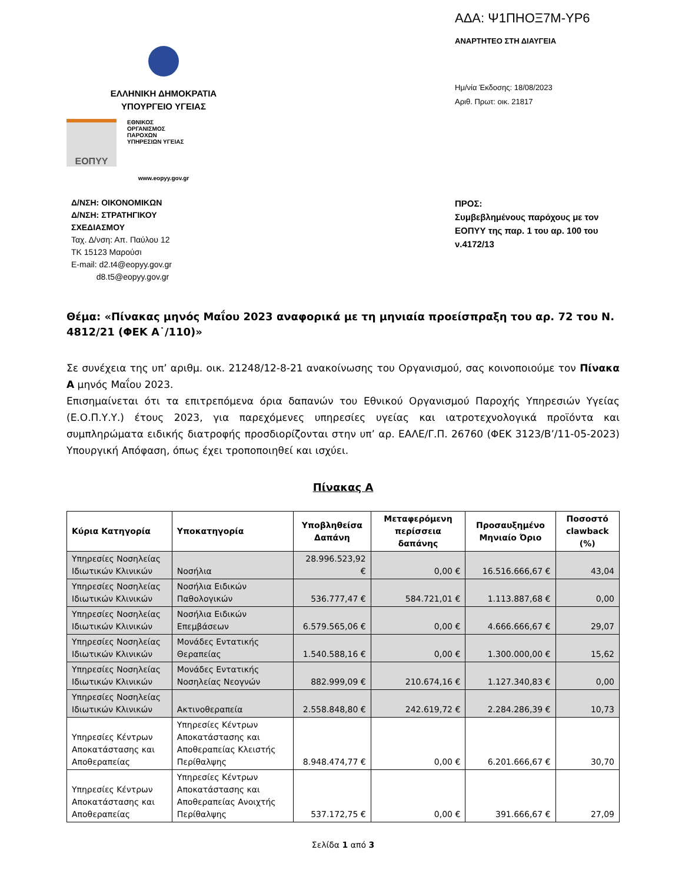ΕΛΛΗΝΙΚΗ ΔΗΜΟΚΡΑΤΙΑ
ΥΠΟΥΡΓΕΙΟ ΥΓΕΙΑΣ
ΕΟΠΥΥ
ΕΘΝΙΚΟΣ
ΟΡΓΑΝΙΣΜΟΣ
ΠΑΡΟΧΩΝ
ΥΠΗΡΕΣΙΩΝ ΥΓΕΙΑΣ
www.eopyy.gov.gr
ΑΔΑ: Ψ1ΠΗΟΞ7Μ-ΥΡ6
ΑΝΑΡΤΗΤΕΟ ΣΤΗ ΔΙΑΥΓΕΙΑ
Ημ/νία Έκδοσης: 18/08/2023
Αριθ. Πρωτ: οικ. 21817
Δ/ΝΣΗ: ΟΙΚΟΝΟΜΙΚΩΝ
Δ/ΝΣΗ: ΣΤΡΑΤΗΓΙΚΟΥ
ΣΧΕΔΙΑΣΜΟΥ
Ταχ. Δ/νση: Απ. Παύλου 12
ΤΚ 15123 Μαρούσι
E-mail: d2.t4@eopyy.gov.gr
d8.t5@eopyy.gov.gr
ΠΡΟΣ:
Συμβεβλημένους παρόχους με τον ΕΟΠΥΥ της παρ. 1 του αρ. 100 του ν.4172/13
Θέμα: «Πίνακας μηνός Μαΐου 2023 αναφορικά με τη μηνιαία προείσπραξη του αρ. 72 του Ν. 4812/21 (ΦΕΚ Α˙/110)»
Σε συνέχεια της υπ’ αριθμ. οικ. 21248/12-8-21 ανακοίνωσης του Οργανισμού, σας κοινοποιούμε τον Πίνακα Α μηνός Μαΐου 2023.
Επισημαίνεται ότι τα επιτρεπόμενα όρια δαπανών του Εθνικού Οργανισμού Παροχής Υπηρεσιών Υγείας (Ε.Ο.Π.Υ.Υ.) έτους 2023, για παρεχόμενες υπηρεσίες υγείας και ιατροτεχνολογικά προϊόντα και συμπληρώματα ειδικής διατροφής προσδιορίζονται στην υπ’ αρ. ΕΑΛΕ/Γ.Π. 26760 (ΦΕΚ 3123/Β’/11-05-2023) Υπουργική Απόφαση, όπως έχει τροποποιηθεί και ισχύει.
Πίνακας Α
| Κύρια Κατηγορία | Υποκατηγορία | Υποβληθείσα Δαπάνη | Μεταφερόμενη περίσσεια δαπάνης | Προσαυξημένο Μηνιαίο Όριο | Ποσοστό clawback (%) |
| --- | --- | --- | --- | --- | --- |
| Υπηρεσίες Νοσηλείας Ιδιωτικών Κλινικών | Νοσήλια | 28.996.523,92 € | 0,00 € | 16.516.666,67 € | 43,04 |
| Υπηρεσίες Νοσηλείας Ιδιωτικών Κλινικών | Νοσήλια Ειδικών Παθολογικών | 536.777,47 € | 584.721,01 € | 1.113.887,68 € | 0,00 |
| Υπηρεσίες Νοσηλείας Ιδιωτικών Κλινικών | Νοσήλια Ειδικών Επεμβάσεων | 6.579.565,06 € | 0,00 € | 4.666.666,67 € | 29,07 |
| Υπηρεσίες Νοσηλείας Ιδιωτικών Κλινικών | Μονάδες Εντατικής Θεραπείας | 1.540.588,16 € | 0,00 € | 1.300.000,00 € | 15,62 |
| Υπηρεσίες Νοσηλείας Ιδιωτικών Κλινικών | Μονάδες Εντατικής Νοσηλείας Νεογνών | 882.999,09 € | 210.674,16 € | 1.127.340,83 € | 0,00 |
| Υπηρεσίες Νοσηλείας Ιδιωτικών Κλινικών | Ακτινοθεραπεία | 2.558.848,80 € | 242.619,72 € | 2.284.286,39 € | 10,73 |
| Υπηρεσίες Κέντρων Αποκατάστασης και Αποθεραπείας | Υπηρεσίες Κέντρων Αποκατάστασης και Αποθεραπείας Κλειστής Περίθαλψης | 8.948.474,77 € | 0,00 € | 6.201.666,67 € | 30,70 |
| Υπηρεσίες Κέντρων Αποκατάστασης και Αποθεραπείας | Υπηρεσίες Κέντρων Αποκατάστασης και Αποθεραπείας Ανοιχτής Περίθαλψης | 537.172,75 € | 0,00 € | 391.666,67 € | 27,09 |
Σελίδα 1 από 3